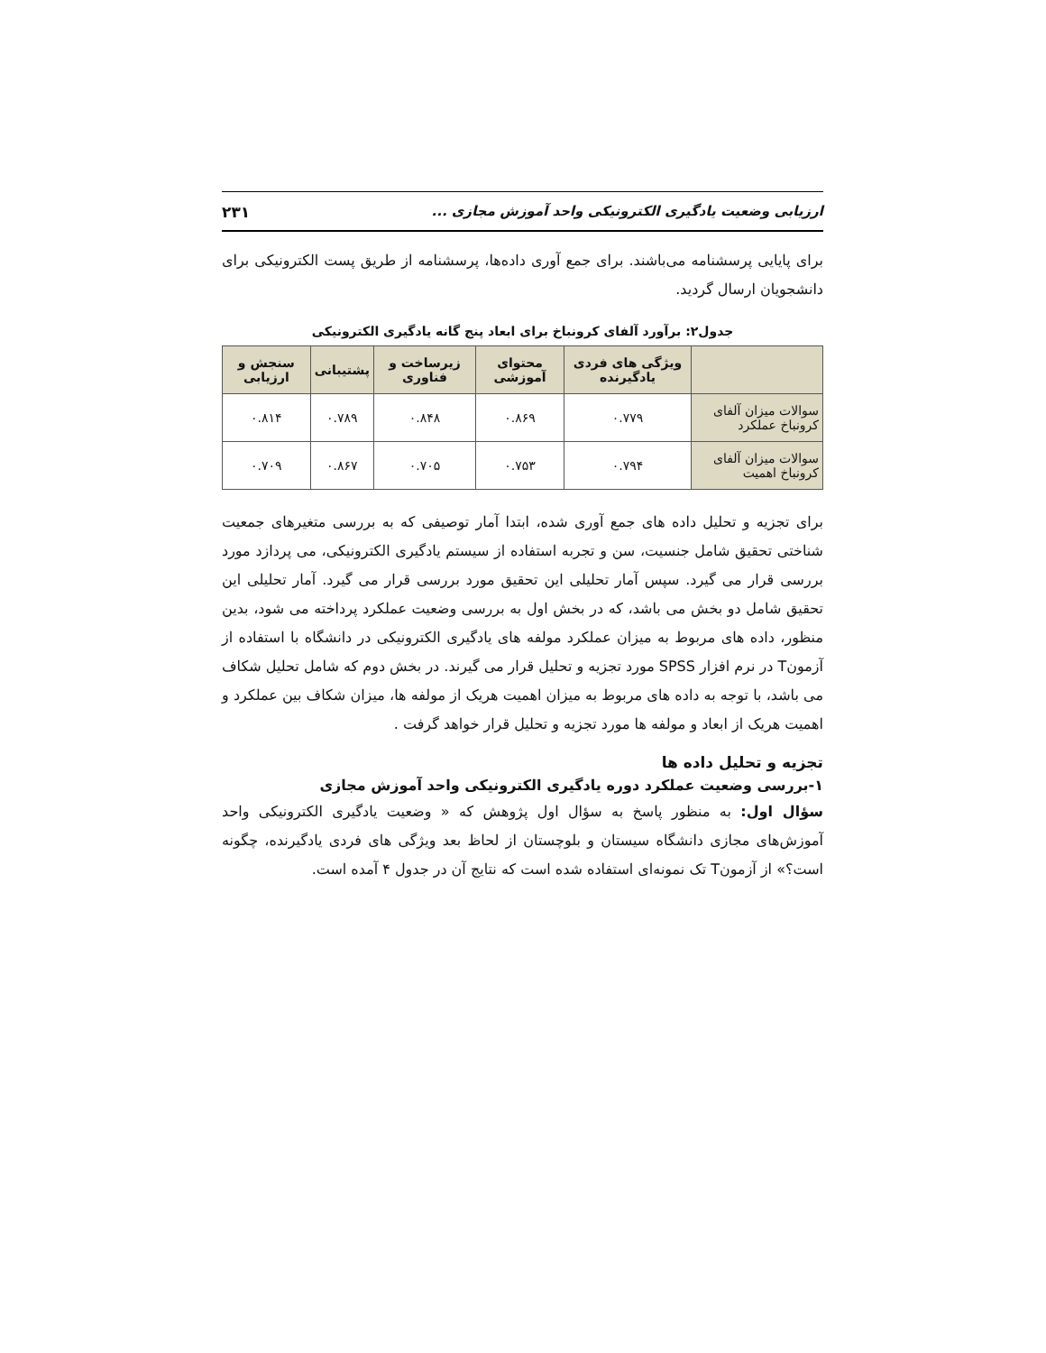ارزیابی وضعیت یادگیری الکترونیکی واحد آموزش مجازی ... ۲۳۱
برای پایایی پرسشنامه می‌باشند. برای جمع آوری داده‌ها، پرسشنامه از طریق پست الکترونیکی برای دانشجویان ارسال گردید.
جدول۲: برآورد آلفای کرونباخ برای ابعاد پنج گانه یادگیری الکترونیکی
| | ویژگی های فردی یادگیرنده | محتوای آموزشی | زیرساخت و فناوری | پشتیبانی | سنجش و ارزیابی |
| --- | --- | --- | --- | --- | --- |
| سوالات میزان آلفای کرونباخ عملکرد | ۰.۷۷۹ | ۰.۸۶۹ | ۰.۸۴۸ | ۰.۷۸۹ | ۰.۸۱۴ |
| سوالات میزان آلفای کرونباخ اهمیت | ۰.۷۹۴ | ۰.۷۵۳ | ۰.۷۰۵ | ۰.۸۶۷ | ۰.۷۰۹ |
برای تجزیه و تحلیل داده های جمع آوری شده، ابتدا آمار توصیفی که به بررسی متغیرهای جمعیت شناختی تحقیق شامل جنسیت، سن و تجربه استفاده از سیستم یادگیری الکترونیکی، می پردازد مورد بررسی قرار می گیرد. سپس آمار تحلیلی این تحقیق مورد بررسی قرار می گیرد. آمار تحلیلی این تحقیق شامل دو بخش می باشد، که در بخش اول به بررسی وضعیت عملکرد پرداخته می شود، بدین منظور، داده های مربوط به میزان عملکرد مولفه های یادگیری الکترونیکی در دانشگاه با استفاده از آزمونT در نرم افزار SPSS مورد تجزیه و تحلیل قرار می گیرند. در بخش دوم که شامل تحلیل شکاف می باشد، با توجه به داده های مربوط به میزان اهمیت هریک از مولفه ها، میزان شکاف بین عملکرد و اهمیت هریک از ابعاد و مولفه ها مورد تجزیه و تحلیل قرار خواهد گرفت .
تجزیه و تحلیل داده ها
۱-بررسی وضعیت عملکرد دوره یادگیری الکترونیکی واحد آموزش مجازی
سؤال اول: به منظور پاسخ به سؤال اول پژوهش که « وضعیت یادگیری الکترونیکی واحد آموزش‌های مجازی دانشگاه سیستان و بلوچستان از لحاظ بعد ویژگی های فردی یادگیرنده، چگونه است؟» از آزمونT تک نمونه‌ای استفاده شده است که نتایج آن در جدول ۴ آمده است.